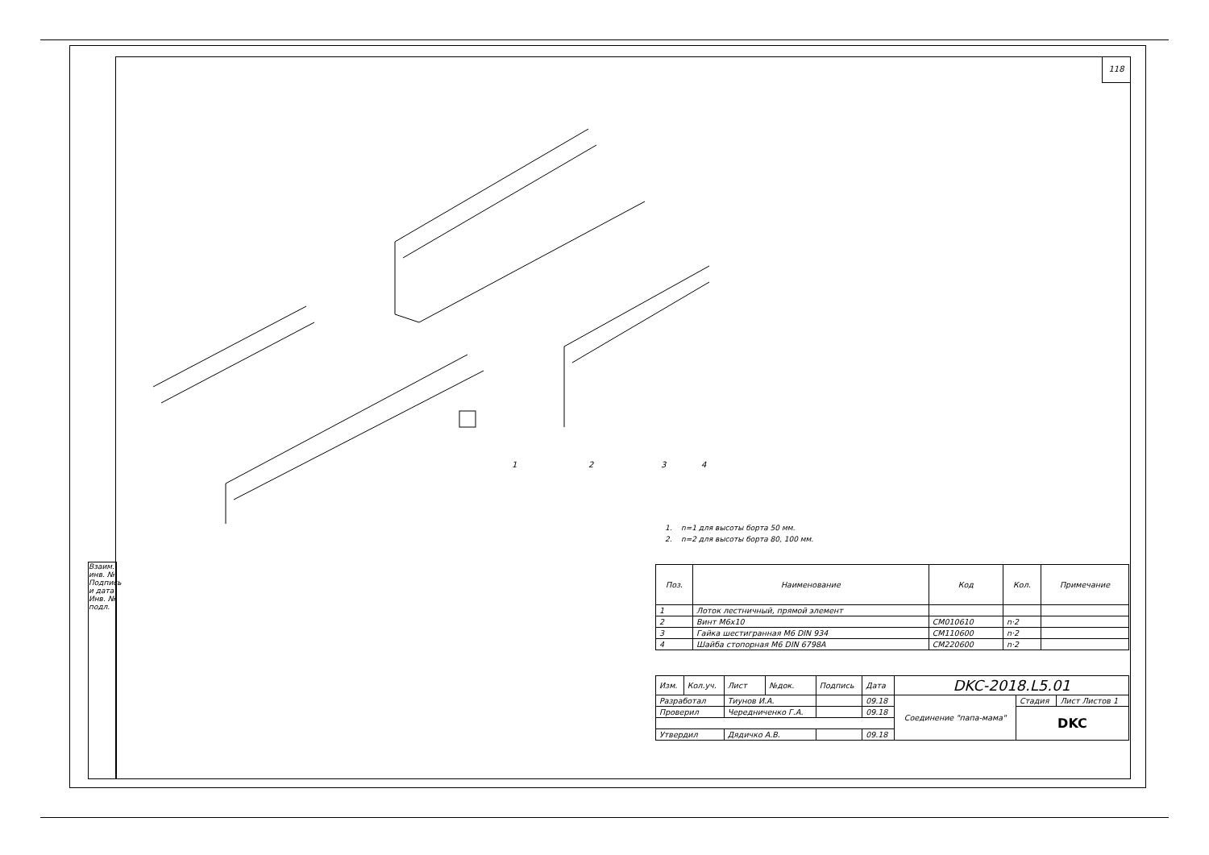118
Взаим. инв. №
Подпись и дата
Инв. № подл.
1
2
3
4
1. n=1 для высоты борта 50 мм.
2. n=2 для высоты борта 80, 100 мм.
| Поз. | Наименование | Код | Кол. | Примечание |
| --- | --- | --- | --- | --- |
| 1 | Лоток лестничный, прямой элемент | | | |
| 2 | Винт M6x10 | CM010610 | n·2 | |
| 3 | Гайка шестигранная M6 DIN 934 | CM110600 | n·2 | |
| 4 | Шайба стопорная M6 DIN 6798A | CM220600 | n·2 | |
| Изм. | Кол.уч. | Лист | №док. | Подпись | Дата | DKC-2018.L5.01 | | |
| Разработал | | Тиунов И.А. | | | 09.18 | Соединение "папа-мама" | Стадия | Лист Листов 1 |
| Проверил | | Чередниченко Г.А. | | | 09.18 | | DKC | |
| Утвердил | | Дядичко А.В. | | | 09.18 | | | |